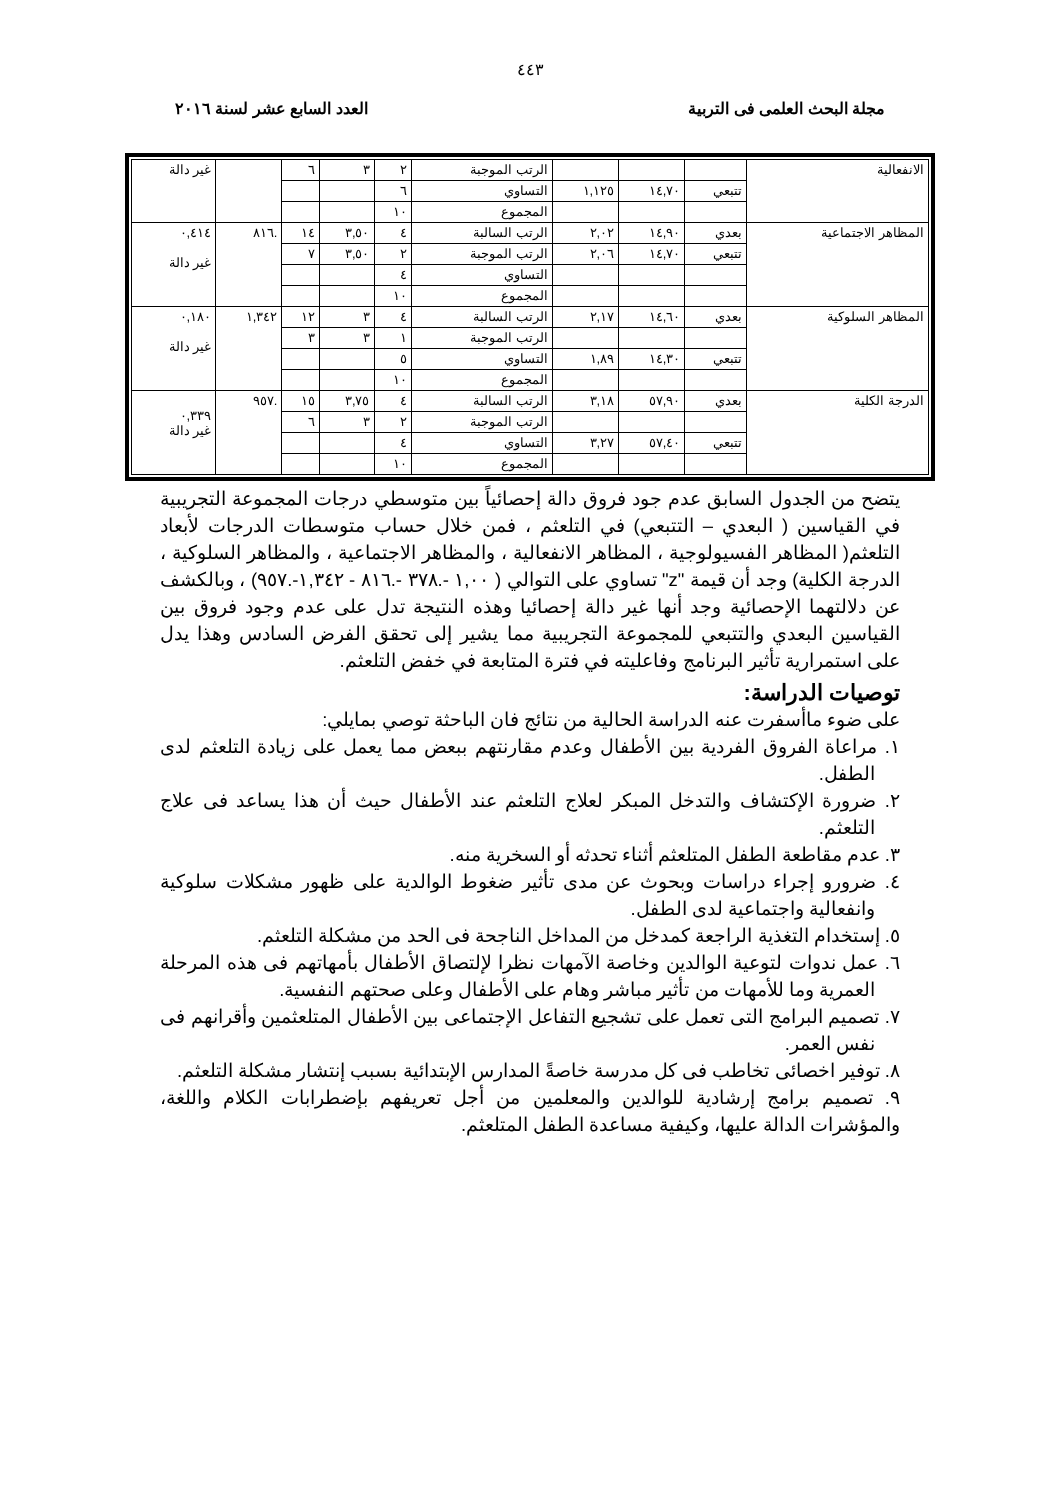٤٤٣
مجلة البحث العلمى فى التربية العدد السابع عشر لسنة ٢٠١٦
| الانفعالية | | | | الرتب الموجبة | ٢ | ٣ | ٦ | | غير دالة |
| | تتبعي | ١٤,٧٠ | ١,١٢٥ | التساوي | ٦ | | | | |
| | | | | المجموع | ١٠ | | | | |
| المظاهر الاجتماعية | بعدي | ١٤,٩٠ | ٢,٠٢ | الرتب السالبة | ٤ | ٣,٥٠ | ١٤ | .٨١٦ | ٠,٤١٤ غير دالة |
| | تتبعي | ١٤,٧٠ | ٢,٠٦ | الرتب الموجبة | ٢ | ٣,٥٠ | ٧ | | |
| | | | | التساوي | ٤ | | | | |
| | | | | المجموع | ١٠ | | | | |
| المظاهر السلوكية | بعدي | ١٤,٦٠ | ٢,١٧ | الرتب السالبة | ٤ | ٣ | ١٢ | ١,٣٤٢ | ٠,١٨٠ غير دالة |
| | | | | الرتب الموجبة | ١ | ٣ | ٣ | | |
| | تتبعي | ١٤,٣٠ | ١,٨٩ | التساوي | ٥ | | | | |
| | | | | المجموع | ١٠ | | | | |
| الدرجة الكلية | بعدي | ٥٧,٩٠ | ٣,١٨ | الرتب السالبة | ٤ | ٣,٧٥ | ١٥ | .٩٥٧ | ٠,٣٣٩ غير دالة |
| | | | | الرتب الموجبة | ٢ | ٣ | ٦ | | |
| | تتبعي | ٥٧,٤٠ | ٣,٢٧ | التساوي | ٤ | | | | |
| | | | | المجموع | ١٠ | | | | |
يتضح من الجدول السابق عدم جود فروق دالة إحصائياً بين متوسطي درجات المجموعة التجريبية في القياسين ( البعدي – التتبعي) في التلعثم ، فمن خلال حساب متوسطات الدرجات لأبعاد التلعثم( المظاهر الفسيولوجية ، المظاهر الانفعالية ، والمظاهر الاجتماعية ، والمظاهر السلوكية ، الدرجة الكلية) وجد أن قيمة "z" تساوي على التوالي ( ١,٠٠ -.٣٧٨ -.٨١٦ - ١,٣٤٢-.٩٥٧) ، وبالكشف عن دلالتهما الإحصائية وجد أنها غير دالة إحصائيا وهذه النتيجة تدل على عدم وجود فروق بين القياسين البعدي والتتبعي للمجموعة التجريبية مما يشير إلى تحقق الفرض السادس وهذا يدل على استمرارية تأثير البرنامج وفاعليته في فترة المتابعة في خفض التلعثم.
توصيات الدراسة:
على ضوء ماأسفرت عنه الدراسة الحالية من نتائج فان الباحثة توصي بمايلي:
١. مراعاة الفروق الفردية بين الأطفال وعدم مقارنتهم ببعض مما يعمل على زيادة التلعثم لدى الطفل.
٢. ضرورة الإكتشاف والتدخل المبكر لعلاج التلعثم عند الأطفال حيث أن هذا يساعد فى علاج التلعثم.
٣. عدم مقاطعة الطفل المتلعثم أثناء تحدثه أو السخرية منه.
٤. ضرورو إجراء دراسات وبحوث عن مدى تأثير ضغوط الوالدية على ظهور مشكلات سلوكية وانفعالية واجتماعية لدى الطفل.
٥. إستخدام التغذية الراجعة كمدخل من المداخل الناجحة فى الحد من مشكلة التلعثم.
٦. عمل ندوات لتوعية الوالدين وخاصة الآمهات نظرا لإلتصاق الأطفال بأمهاتهم فى هذه المرحلة العمرية وما للأمهات من تأثير مباشر وهام على الأطفال وعلى صحتهم النفسية.
٧. تصميم البرامج التى تعمل على تشجيع التفاعل الإجتماعى بين الأطفال المتلعثمين وأقرانهم فى نفس العمر.
٨. توفير اخصائى تخاطب فى كل مدرسة خاصةً المدارس الإبتدائية بسبب إنتشار مشكلة التلعثم.
٩. تصميم برامج إرشادية للوالدين والمعلمين من أجل تعريفهم بإضطرابات الكلام واللغة، والمؤشرات الدالة عليها، وكيفية مساعدة الطفل المتلعثم.